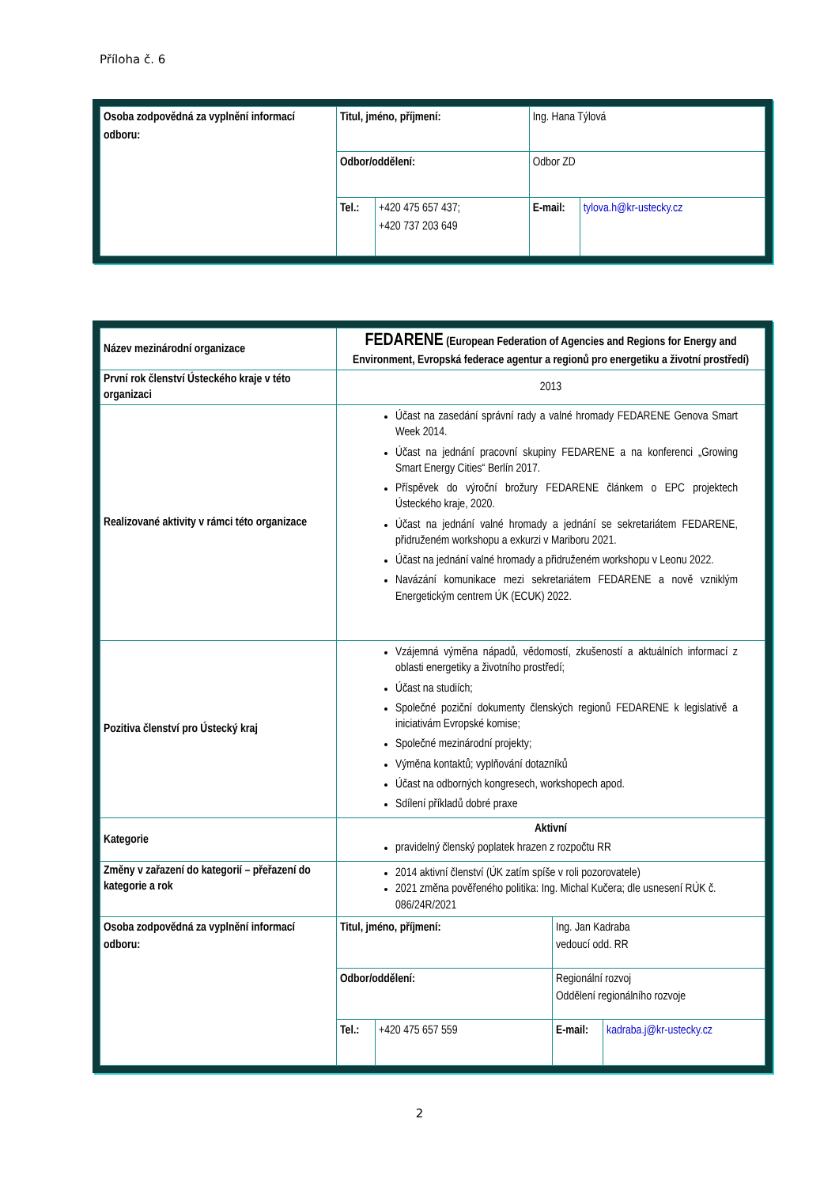Příloha č. 6
| Osoba zodpovědná za vyplnění informací odboru: | Titul, jméno, příjmení: | | Ing. Hana Týlová | |
| | Odbor/oddělení: | | Odbor ZD | |
| | Tel.: | +420 475 657 437; +420 737 203 649 | E-mail: | tylova.h@kr-ustecky.cz |
| Název mezinárodní organizace | FEDARENE (European Federation of Agencies and Regions for Energy and Environment, Evropská federace agentur a regionů pro energetiku a životní prostředí) | | | |
| První rok členství Ústeckého kraje v této organizaci | 2013 | | | |
| Realizované aktivity v rámci této organizace | Účast na zasedání správní rady a valné hromady FEDARENE Genova Smart Week 2014. Účast na jednání pracovní skupiny FEDARENE a na konferenci „Growing Smart Energy Cities“ Berlín 2017. Příspěvek do výroční brožury FEDARENE článkem o EPC projektech Ústeckého kraje, 2020. Účast na jednání valné hromady a jednání se sekretariátem FEDARENE, přidruženém workshopu a exkurzi v Mariboru 2021. Účast na jednání valné hromady a přidruženém workshopu v Leonu 2022. Navázání komunikace mezi sekretariátem FEDARENE a nově vzniklým Energetickým centrem ÚK (ECUK) 2022. | | | |
| Pozitiva členství pro Ústecký kraj | Vzájemná výměna nápadů, vědomostí, zkušeností a aktuálních informací z oblasti energetiky a životního prostředí; Účast na studiích; Společné poziční dokumenty členských regionů FEDARENE k legislativě a iniciativám Evropské komise; Společné mezinárodní projekty; Výměna kontaktů; vyplňování dotazníků Účast na odborných kongresech, workshopech apod. Sdílení příkladů dobré praxe | | | |
| Kategorie | Aktivní pravidelný členský poplatek hrazen z rozpočtu RR | | | |
| Změny v zařazení do kategorií – přeřazení do kategorie a rok | 2014 aktivní členství (ÚK zatím spíše v roli pozorovatele) 2021 změna pověřeného politika: Ing. Michal Kučera; dle usnesení RÚK č. 086/24R/2021 | | | |
| Osoba zodpovědná za vyplnění informací odboru: | Titul, jméno, příjmení: | | Ing. Jan Kadraba vedoucí odd. RR | |
| | Odbor/oddělení: | | Regionální rozvoj Oddělení regionálního rozvoje | |
| | Tel.: | +420 475 657 559 | E-mail: | kadraba.j@kr-ustecky.cz |
2